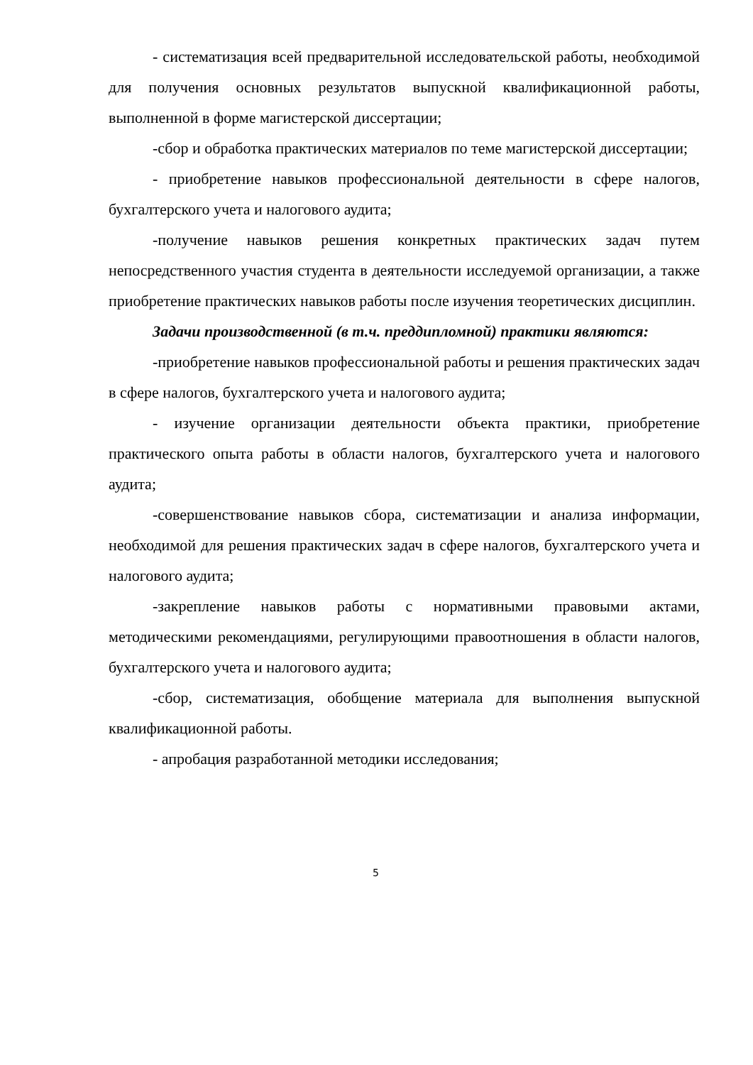- систематизация всей предварительной исследовательской работы, необходимой для получения основных результатов выпускной квалификационной работы, выполненной в форме магистерской диссертации;
-сбор и обработка практических материалов по теме магистерской диссертации;
- приобретение навыков профессиональной деятельности в сфере налогов, бухгалтерского учета и налогового аудита;
-получение навыков решения конкретных практических задач путем непосредственного участия студента в деятельности исследуемой организации, а также приобретение практических навыков работы после изучения теоретических дисциплин.
Задачи производственной (в т.ч. преддипломной) практики являются:
-приобретение навыков профессиональной работы и решения практических задач в сфере налогов, бухгалтерского учета и налогового аудита;
- изучение организации деятельности объекта практики, приобретение практического опыта работы в области налогов, бухгалтерского учета и налогового аудита;
-совершенствование навыков сбора, систематизации и анализа информации, необходимой для решения практических задач в сфере налогов, бухгалтерского учета и налогового аудита;
-закрепление навыков работы с нормативными правовыми актами, методическими рекомендациями, регулирующими правоотношения в области налогов, бухгалтерского учета и налогового аудита;
-сбор, систематизация, обобщение материала для выполнения выпускной квалификационной работы.
- апробация разработанной методики исследования;
5